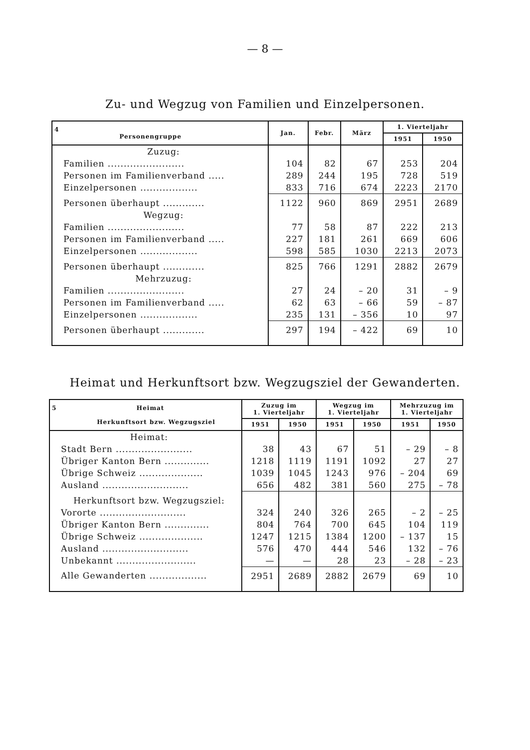— 8 —
Zu- und Wegzug von Familien und Einzelpersonen.
| 4 Personengruppe | Jan. | Febr. | März | 1. Vierteljahr | |
| --- | --- | --- | --- | --- | --- |
| | | | | 1951 | 1950 |
| Zuzug: | | | | | |
| Familien ........................ | 104 | 82 | 67 | 253 | 204 |
| Personen im Familienverband ..... | 289 | 244 | 195 | 728 | 519 |
| Einzelpersonen .................. | 833 | 716 | 674 | 2223 | 2170 |
| Personen überhaupt ............. | 1122 | 960 | 869 | 2951 | 2689 |
| Wegzug: | | | | | |
| Familien ........................ | 77 | 58 | 87 | 222 | 213 |
| Personen im Familienverband ..... | 227 | 181 | 261 | 669 | 606 |
| Einzelpersonen .................. | 598 | 585 | 1030 | 2213 | 2073 |
| Personen überhaupt ............. | 825 | 766 | 1291 | 2882 | 2679 |
| Mehrzuzug: | | | | | |
| Familien ........................ | 27 | 24 | – 20 | 31 | – 9 |
| Personen im Familienverband ..... | 62 | 63 | – 66 | 59 | – 87 |
| Einzelpersonen .................. | 235 | 131 | – 356 | 10 | 97 |
| Personen überhaupt ............. | 297 | 194 | – 422 | 69 | 10 |
Heimat und Herkunftsort bzw. Wegzugsziel der Gewanderten.
| 5 Heimat Herkunftsort bzw. Wegzugsziel | Zuzug im 1. Vierteljahr | | Wegzug im 1. Vierteljahr | | Mehrzuzug im 1. Vierteljahr | |
| --- | --- | --- | --- | --- | --- | --- |
| | 1951 | 1950 | 1951 | 1950 | 1951 | 1950 |
| Heimat: | | | | | | |
| Stadt Bern ........................ | 38 | 43 | 67 | 51 | – 29 | – 8 |
| Übriger Kanton Bern .............. | 1218 | 1119 | 1191 | 1092 | 27 | 27 |
| Übrige Schweiz .................... | 1039 | 1045 | 1243 | 976 | – 204 | 69 |
| Ausland ........................... | 656 | 482 | 381 | 560 | 275 | – 78 |
| Herkunftsort bzw. Wegzugsziel: | | | | | | |
| Vororte ........................... | 324 | 240 | 326 | 265 | – 2 | – 25 |
| Übriger Kanton Bern .............. | 804 | 764 | 700 | 645 | 104 | 119 |
| Übrige Schweiz .................... | 1247 | 1215 | 1384 | 1200 | – 137 | 15 |
| Ausland ........................... | 576 | 470 | 444 | 546 | 132 | – 76 |
| Unbekannt ......................... | — | — | 28 | 23 | – 28 | – 23 |
| Alle Gewanderten .................. | 2951 | 2689 | 2882 | 2679 | 69 | 10 |